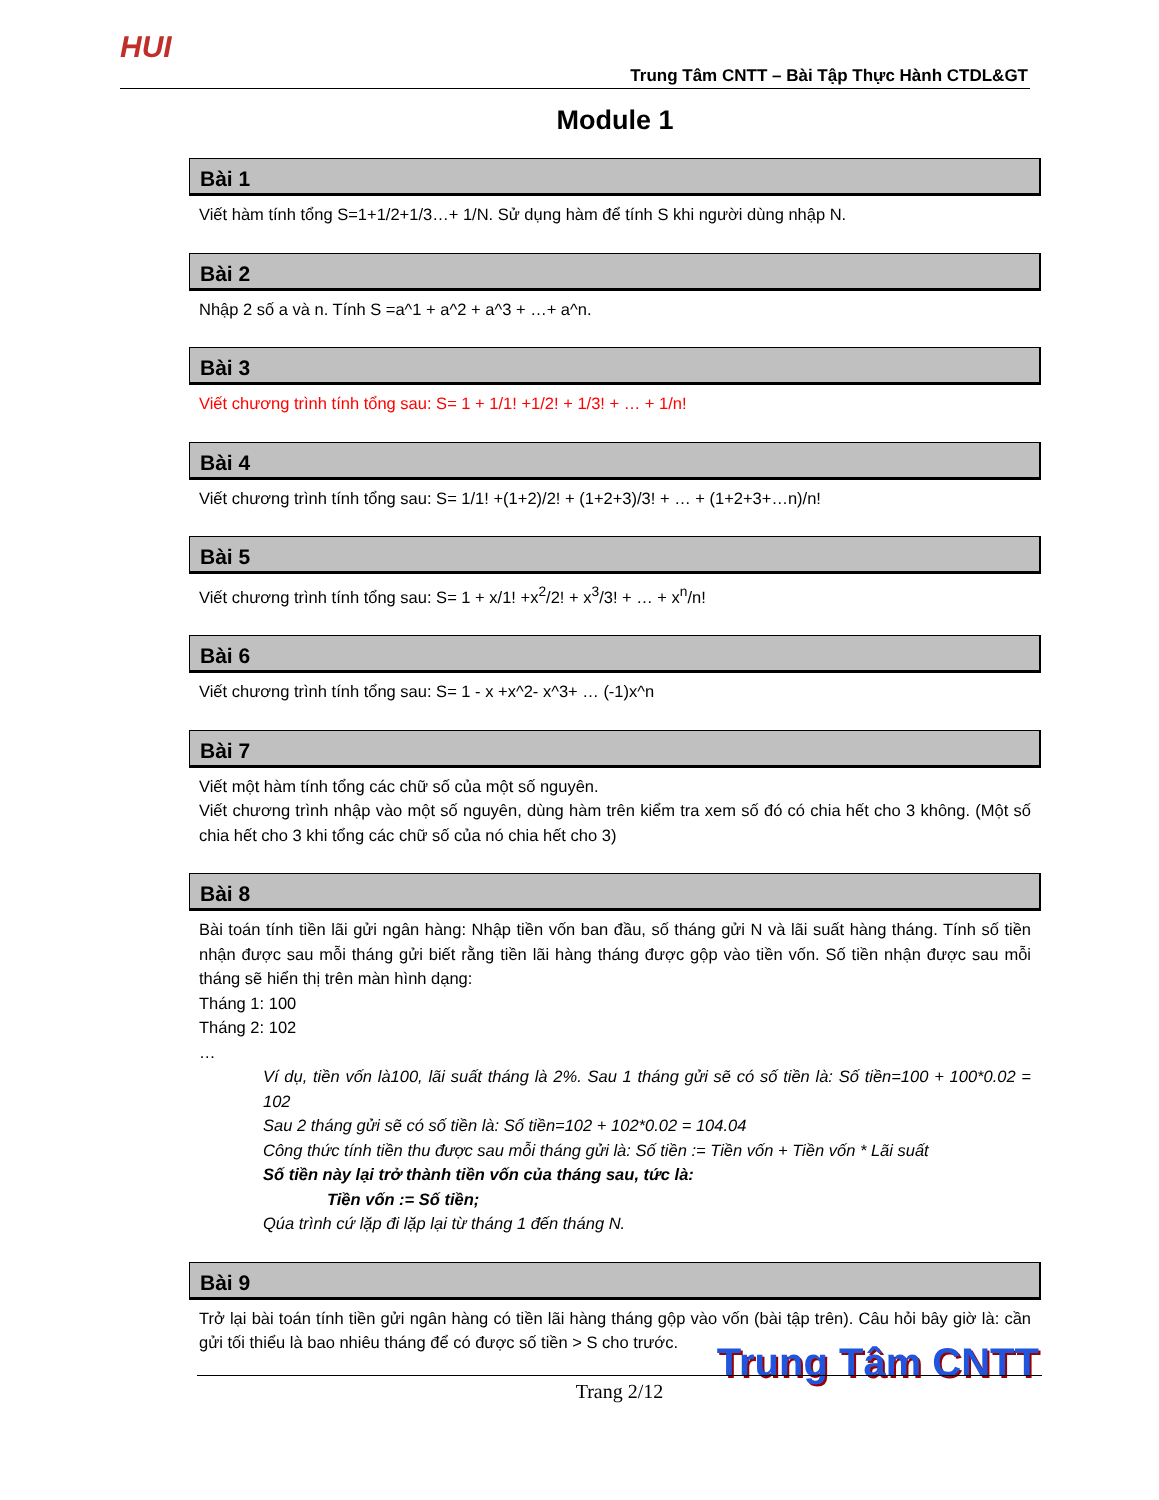HUI
Trung Tâm CNTT – Bài Tập Thực Hành CTDL&GT
Module 1
Bài 1
Viết hàm tính tổng S=1+1/2+1/3…+ 1/N. Sử dụng hàm để tính S khi người dùng nhập N.
Bài 2
Nhập 2 số a và n. Tính S =a^1 + a^2 + a^3 + …+ a^n.
Bài 3
Viết chương trình tính tổng sau: S= 1 + 1/1! +1/2! + 1/3! + … + 1/n!
Bài 4
Viết chương trình tính tổng sau: S= 1/1! +(1+2)/2! + (1+2+3)/3! + … + (1+2+3+…n)/n!
Bài 5
Viết chương trình tính tổng sau: S= 1 + x/1! +x<sup>2</sup>/2! + x<sup>3</sup>/3! + … + x<sup>n</sup>/n!
Bài 6
Viết chương trình tính tổng sau: S= 1 - x +x^2- x^3+ … (-1)x^n
Bài 7
Viết một hàm tính tổng các chữ số của một số nguyên.
Viết chương trình nhập vào một số nguyên, dùng hàm trên kiểm tra xem số đó có chia hết cho 3 không. (Một số chia hết cho 3 khi tổng các chữ số của nó chia hết cho 3)
Bài 8
Bài toán tính tiền lãi gửi ngân hàng: Nhập tiền vốn ban đầu, số tháng gửi N và lãi suất hàng tháng. Tính số tiền nhận được sau mỗi tháng gửi biết rằng tiền lãi hàng tháng được gộp vào tiền vốn. Số tiền nhận được sau mỗi tháng sẽ hiển thị trên màn hình dạng:
Tháng 1: 100
Tháng 2: 102
…
Ví dụ, tiền vốn là100, lãi suất tháng là 2%. Sau 1 tháng gửi sẽ có số tiền là: Số tiền=100 + 100*0.02 = 102
Sau 2 tháng gửi sẽ có số tiền là: Số tiền=102 + 102*0.02 = 104.04
Công thức tính tiền thu được sau mỗi tháng gửi là: Số tiền := Tiền vốn + Tiền vốn * Lãi suất
Số tiền này lại trở thành tiền vốn của tháng sau, tức là:
Tiền vốn := Số tiền;
Qúa trình cứ lặp đi lặp lại từ tháng 1 đến tháng N.
Bài 9
Trở lại bài toán tính tiền gửi ngân hàng có tiền lãi hàng tháng gộp vào vốn (bài tập trên). Câu hỏi bây giờ là: cần gửi tối thiểu là bao nhiêu tháng để có được số tiền > S cho trước.
Trung Tâm CNTT Trang 2/12